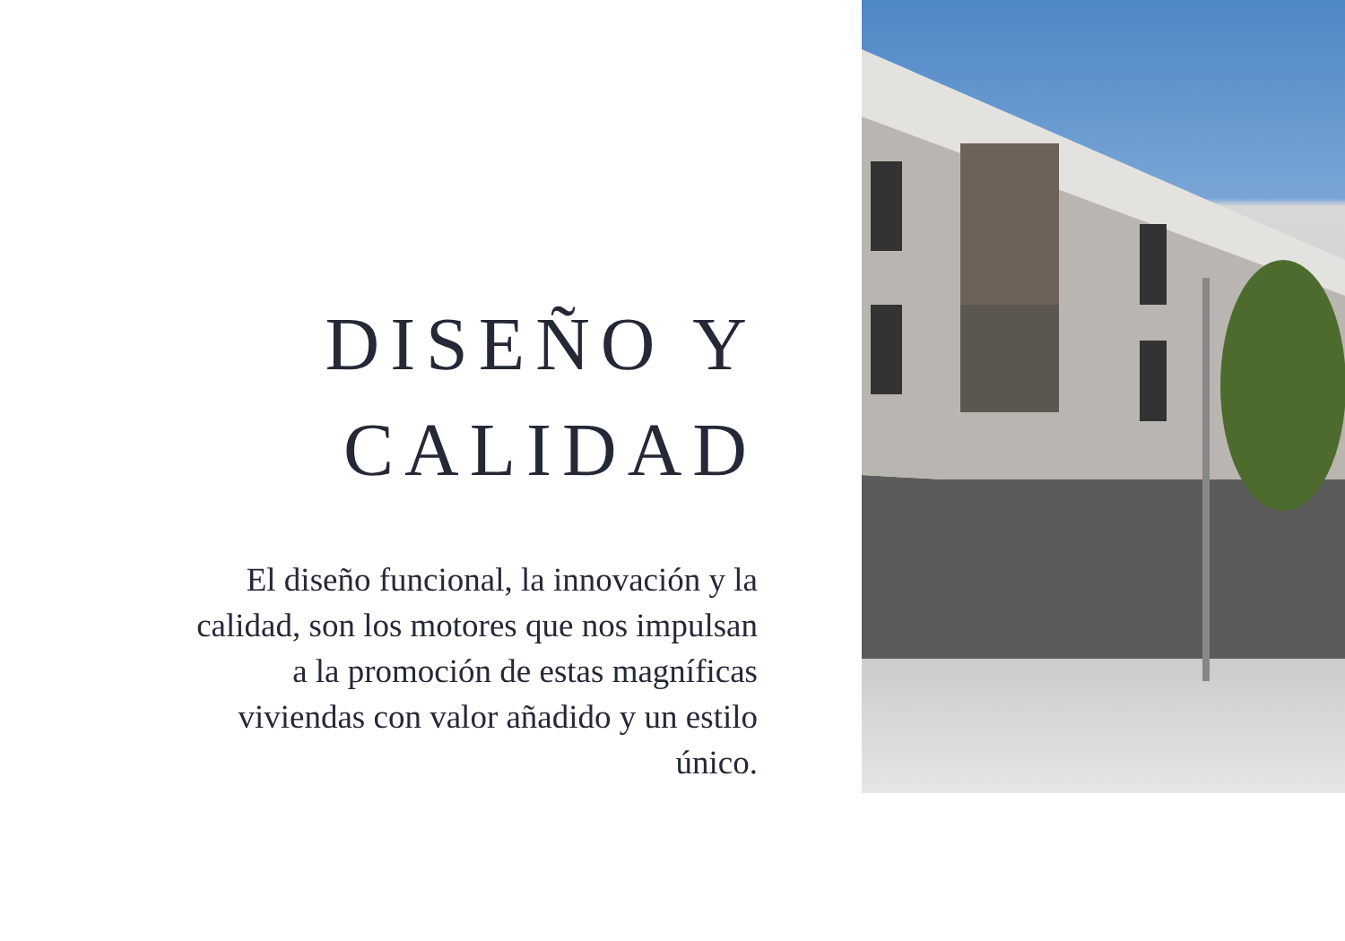DISEÑO Y
CALIDAD
El diseño funcional, la innovación y la calidad, son los motores que nos impulsan a la promoción de estas magníficas viviendas con valor añadido y un estilo único.